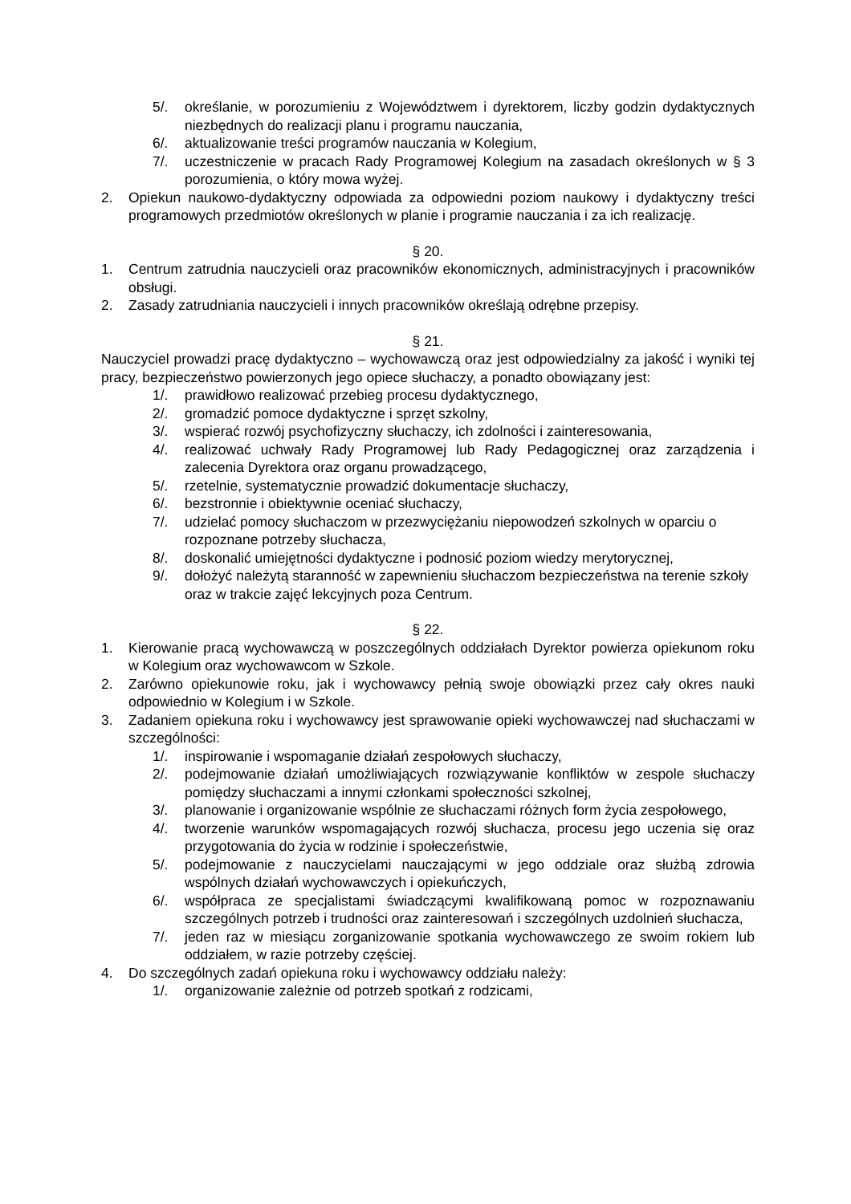5/. określanie, w porozumieniu z Województwem i dyrektorem, liczby godzin dydaktycznych niezbędnych do realizacji planu i programu nauczania,
6/. aktualizowanie treści programów nauczania w Kolegium,
7/. uczestniczenie w pracach Rady Programowej Kolegium na zasadach określonych w § 3 porozumienia, o który mowa wyżej.
2. Opiekun naukowo-dydaktyczny odpowiada za odpowiedni poziom naukowy i dydaktyczny treści programowych przedmiotów określonych w planie i programie nauczania i za ich realizację.
§ 20.
1. Centrum zatrudnia nauczycieli oraz pracowników ekonomicznych, administracyjnych i pracowników obsługi.
2. Zasady zatrudniania nauczycieli i innych pracowników określają odrębne przepisy.
§ 21.
Nauczyciel prowadzi pracę dydaktyczno – wychowawczą oraz jest odpowiedzialny za jakość i wyniki tej pracy, bezpieczeństwo powierzonych jego opiece słuchaczy, a ponadto obowiązany jest:
1/. prawidłowo realizować przebieg procesu dydaktycznego,
2/. gromadzić pomoce dydaktyczne i sprzęt szkolny,
3/. wspierać rozwój psychofizyczny słuchaczy, ich zdolności i zainteresowania,
4/. realizować uchwały Rady Programowej lub Rady Pedagogicznej oraz zarządzenia i zalecenia Dyrektora oraz organu prowadzącego,
5/. rzetelnie, systematycznie prowadzić dokumentacje słuchaczy,
6/. bezstronnie i obiektywnie oceniać słuchaczy,
7/. udzielać pomocy słuchaczom w przezwyciężaniu niepowodzeń szkolnych w oparciu o rozpoznane potrzeby słuchacza,
8/. doskonalić umiejętności dydaktyczne i podnosić poziom wiedzy merytorycznej,
9/. dołożyć należytą staranność w zapewnieniu słuchaczom bezpieczeństwa na terenie szkoły oraz w trakcie zajęć lekcyjnych poza Centrum.
§ 22.
1. Kierowanie pracą wychowawczą w poszczególnych oddziałach Dyrektor powierza opiekunom roku w Kolegium oraz wychowawcom w Szkole.
2. Zarówno opiekunowie roku, jak i wychowawcy pełnią swoje obowiązki przez cały okres nauki odpowiednio w Kolegium i w Szkole.
3. Zadaniem opiekuna roku i wychowawcy jest sprawowanie opieki wychowawczej nad słuchaczami w szczególności:
1/. inspirowanie i wspomaganie działań zespołowych słuchaczy,
2/. podejmowanie działań umożliwiających rozwiązywanie konfliktów w zespole słuchaczy pomiędzy słuchaczami a innymi członkami społeczności szkolnej,
3/. planowanie i organizowanie wspólnie ze słuchaczami różnych form życia zespołowego,
4/. tworzenie warunków wspomagających rozwój słuchacza, procesu jego uczenia się oraz przygotowania do życia w rodzinie i społeczeństwie,
5/. podejmowanie z nauczycielami nauczającymi w jego oddziale oraz służbą zdrowia wspólnych działań wychowawczych i opiekuńczych,
6/. współpraca ze specjalistami świadczącymi kwalifikowaną pomoc w rozpoznawaniu szczególnych potrzeb i trudności oraz zainteresowań i szczególnych uzdolnień słuchacza,
7/. jeden raz w miesiącu zorganizowanie spotkania wychowawczego ze swoim rokiem lub oddziałem, w razie potrzeby częściej.
4. Do szczególnych zadań opiekuna roku i wychowawcy oddziału należy:
1/. organizowanie zależnie od potrzeb spotkań z rodzicami,